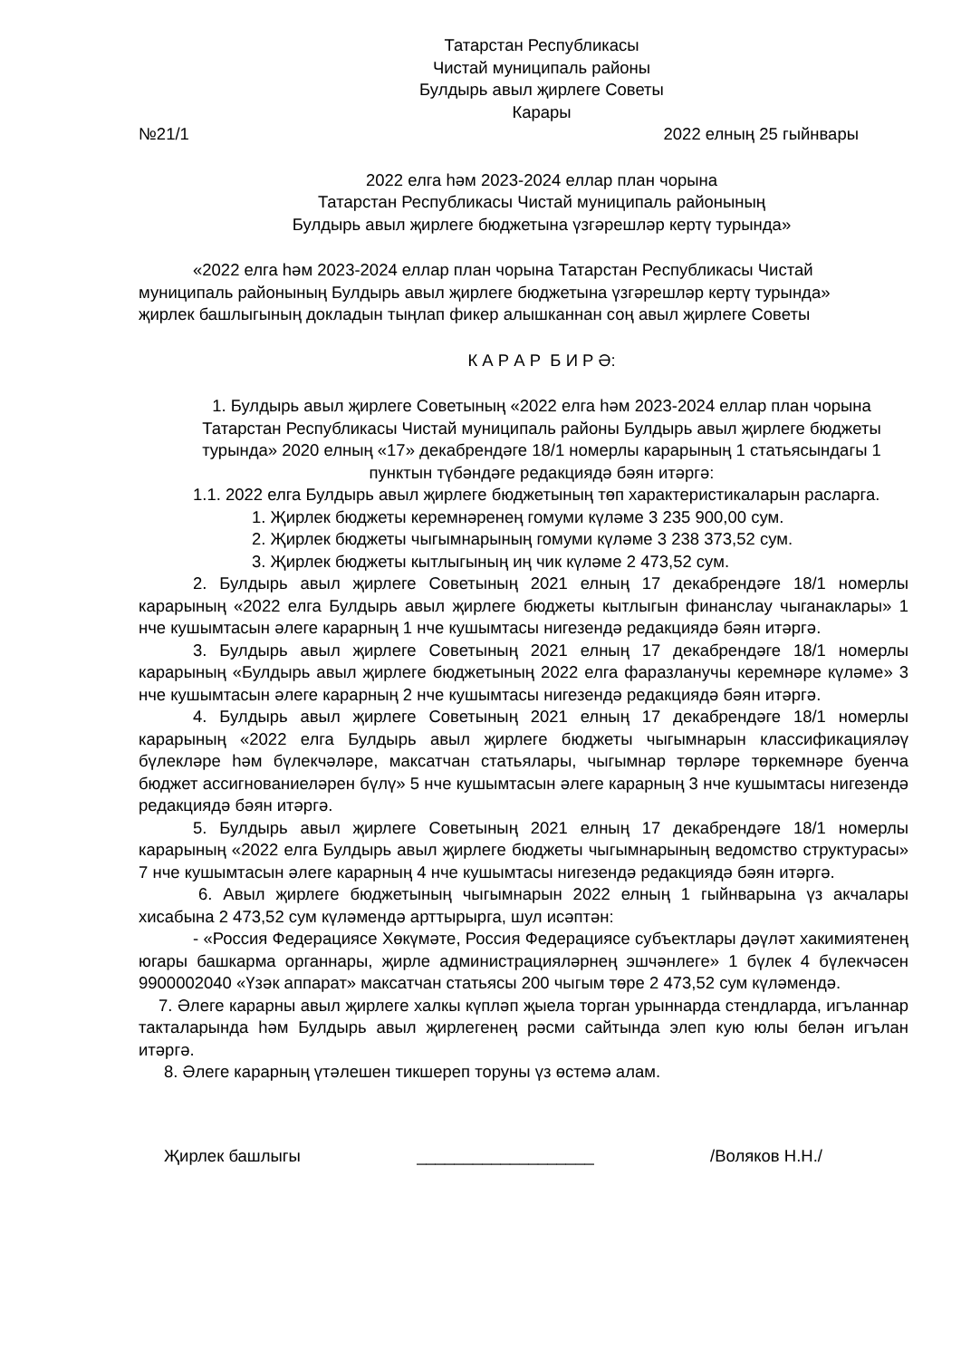Татарстан Республикасы
Чистай муниципаль районы
Булдырь авыл җирлеге Советы
Карары
№21/1 2022 елның 25 гыйнвары
2022 елга һәм 2023-2024 еллар план чорына
Татарстан Республикасы Чистай муниципаль районының
Булдырь авыл җирлеге бюджетына үзгәрешләр кертү турында»
«2022 елга һәм 2023-2024 еллар план чорына Татарстан Республикасы Чистай муниципаль районының Булдырь авыл җирлеге бюджетына үзгәрешләр кертү турында» җирлек башлыгының докладын тыңлап фикер алышканнан соң авыл җирлеге Советы
К А Р А Р Б И Р Ә:
1. Булдырь авыл җирлеге Советының «2022 елга һәм 2023-2024 еллар план чорына Татарстан Республикасы Чистай муниципаль районы Булдырь авыл җирлеге бюджеты турында» 2020 елның «17» декабрендәге 18/1 номерлы карарының 1 статьясындагы 1 пунктын түбәндәге редакциядә бәян итәргә:
1.1. 2022 елга Булдырь авыл җирлеге бюджетының төп характеристикаларын расларга.
1. Җирлек бюджеты керемнәренең гомуми күләме 3 235 900,00 сум.
2. Җирлек бюджеты чыгымнарының гомуми күләме 3 238 373,52 сум.
3. Җирлек бюджеты кытлыгының иң чик күләме 2 473,52 сум.
2. Булдырь авыл җирлеге Советының 2021 елның 17 декабрендәге 18/1 номерлы карарының «2022 елга Булдырь авыл җирлеге бюджеты кытлыгын финанслау чыганаклары» 1 нче кушымтасын әлеге карарның 1 нче кушымтасы нигезендә редакциядә бәян итәргә.
3. Булдырь авыл җирлеге Советының 2021 елның 17 декабрендәге 18/1 номерлы карарының «Булдырь авыл җирлеге бюджетының 2022 елга фаразланучы керемнәре күләме» 3 нче кушымтасын әлеге карарның 2 нче кушымтасы нигезендә редакциядә бәян итәргә.
4. Булдырь авыл җирлеге Советының 2021 елның 17 декабрендәге 18/1 номерлы карарының «2022 елга Булдырь авыл җирлеге бюджеты чыгымнарын классификацияләү бүлекләре һәм бүлекчәләре, максатчан статьялары, чыгымнар төрләре төркемнәре буенча бюджет ассигнованиеләрен бүлү» 5 нче кушымтасын әлеге карарның 3 нче кушымтасы нигезендә редакциядә бәян итәргә.
5. Булдырь авыл җирлеге Советының 2021 елның 17 декабрендәге 18/1 номерлы карарының «2022 елга Булдырь авыл җирлеге бюджеты чыгымнарының ведомство структурасы» 7 нче кушымтасын әлеге карарның 4 нче кушымтасы нигезендә редакциядә бәян итәргә.
6. Авыл җирлеге бюджетының чыгымнарын 2022 елның 1 гыйнварына үз акчалары хисабына 2 473,52 сум күләмендә арттырырга, шул исәптән:
- «Россия Федерациясе Хөкүмәте, Россия Федерациясе субъектлары дәүләт хакимиятенең югары башкарма органнары, җирле администрацияләрнең эшчәнлеге» 1 бүлек 4 бүлекчәсен 9900002040 «Үзәк аппарат» максатчан статьясы 200 чыгым төре 2 473,52 сум күләмендә.
7. Әлеге карарны авыл җирлеге халкы күпләп җыела торган урыннарда стендларда, игъланнар такталарында һәм Булдырь авыл җирлегенең рәсми сайтында элеп кую юлы белән игълан итәргә.
8. Әлеге карарның үтәлешен тикшереп торуны үз өстемә алам.
Җирлек башлыгы ___________________ /Воляков Н.Н./